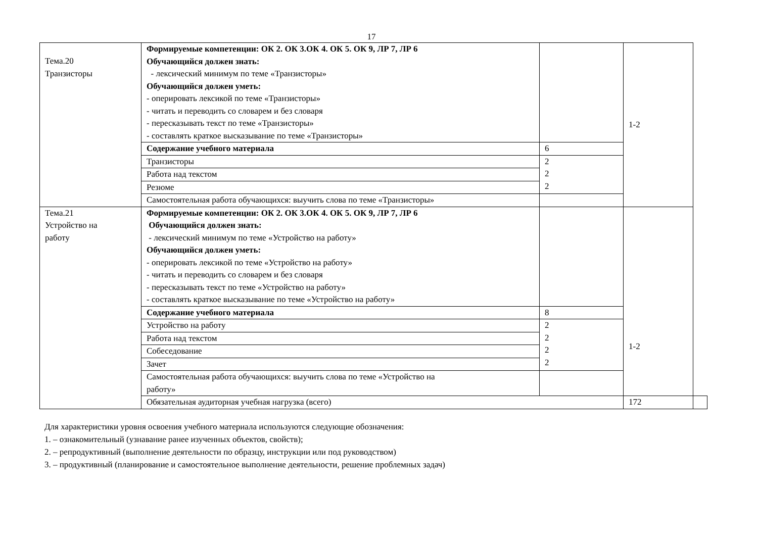17
| Тема.20 Транзисторы | Формируемые компетенции: ОК 2. ОК 3.ОК 4. ОК 5. ОК 9, ЛР 7, ЛР 6 Обучающийся должен знать: - лексический минимум по теме «Транзисторы» Обучающийся должен уметь: - оперировать лексикой по теме «Транзисторы» - читать и переводить со словарем и без словаря - пересказывать текст по теме «Транзисторы» - составлять краткое высказывание по теме «Транзисторы» | | 1-2 | |
| | Содержание учебного материала | 6 | | |
| | Транзисторы | 2 2 2 | | |
| | Работа над текстом | | | |
| | Резюме | | | |
| | Самостоятельная работа обучающихся: выучить слова по теме «Транзисторы» | | | |
| Тема.21 Устройство на работу | Формируемые компетенции: ОК 2. ОК 3.ОК 4. ОК 5. ОК 9, ЛР 7, ЛР 6 Обучающийся должен знать: - лексический минимум по теме «Устройство на работу» Обучающийся должен уметь: - оперировать лексикой по теме «Устройство на работу» - читать и переводить со словарем и без словаря - пересказывать текст по теме «Устройство на работу» - составлять краткое высказывание по теме «Устройство на работу» | | 1-2 | |
| | Содержание учебного материала | 8 | | |
| | Устройство на работу | 2 2 2 2 | | |
| | Работа над текстом | | | |
| | Собеседование | | | |
| | Зачет | | | |
| | Самостоятельная работа обучающихся: выучить слова по теме «Устройство на работу» | | | |
| | Обязательная аудиторная учебная нагрузка (всего) | | 172 | |
Для характеристики уровня освоения учебного материала используются следующие обозначения:
1. – ознакомительный (узнавание ранее изученных объектов, свойств);
2. – репродуктивный (выполнение деятельности по образцу, инструкции или под руководством)
3. – продуктивный (планирование и самостоятельное выполнение деятельности, решение проблемных задач)